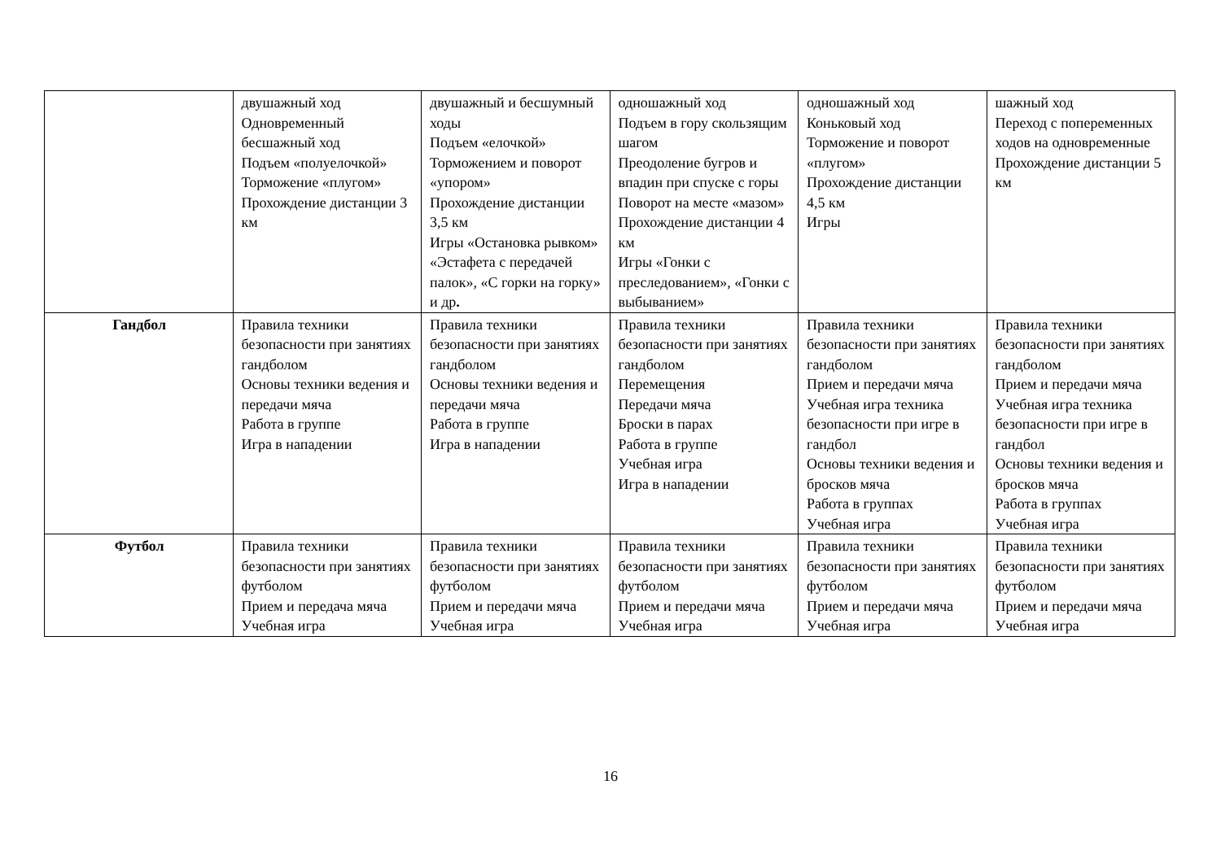| | двушажный ход Одновременный бесшажный ход Подъем «полуелочкой» Торможение «плугом» Прохождение дистанции 3 км | двушажный и бесшумный ходы Подъем «елочкой» Торможением и поворот «упором» Прохождение дистанции 3,5 км Игры «Остановка рывком» «Эстафета с передачей палок», «С горки на горку» и др . | одношажный ход Подъем в гору скользящим шагом Преодоление бугров и впадин при спуске с горы Поворот на месте «мазом» Прохождение дистанции 4 км Игры «Гонки с преследованием», «Гонки с выбыванием» | одношажный ход Коньковый ход Торможение и поворот «плугом» Прохождение дистанции 4,5 км Игры | шажный ход Переход с попеременных ходов на одновременные Прохождение дистанции 5 км |
| Гандбол | Правила техники безопасности при занятиях гандболом Основы техники ведения и передачи мяча Работа в группе Игра в нападении | Правила техники безопасности при занятиях гандболом Основы техники ведения и передачи мяча Работа в группе Игра в нападении | Правила техники безопасности при занятиях гандболом Перемещения Передачи мяча Броски в парах Работа в группе Учебная игра Игра в нападении | Правила техники безопасности при занятиях гандболом Прием и передачи мяча Учебная игра техника безопасности при игре в гандбол Основы техники ведения и бросков мяча Работа в группах Учебная игра | Правила техники безопасности при занятиях гандболом Прием и передачи мяча Учебная игра техника безопасности при игре в гандбол Основы техники ведения и бросков мяча Работа в группах Учебная игра |
| Футбол | Правила техники безопасности при занятиях футболом Прием и передача мяча Учебная игра | Правила техники безопасности при занятиях футболом Прием и передачи мяча Учебная игра | Правила техники безопасности при занятиях футболом Прием и передачи мяча Учебная игра | Правила техники безопасности при занятиях футболом Прием и передачи мяча Учебная игра | Правила техники безопасности при занятиях футболом Прием и передачи мяча Учебная игра |
16